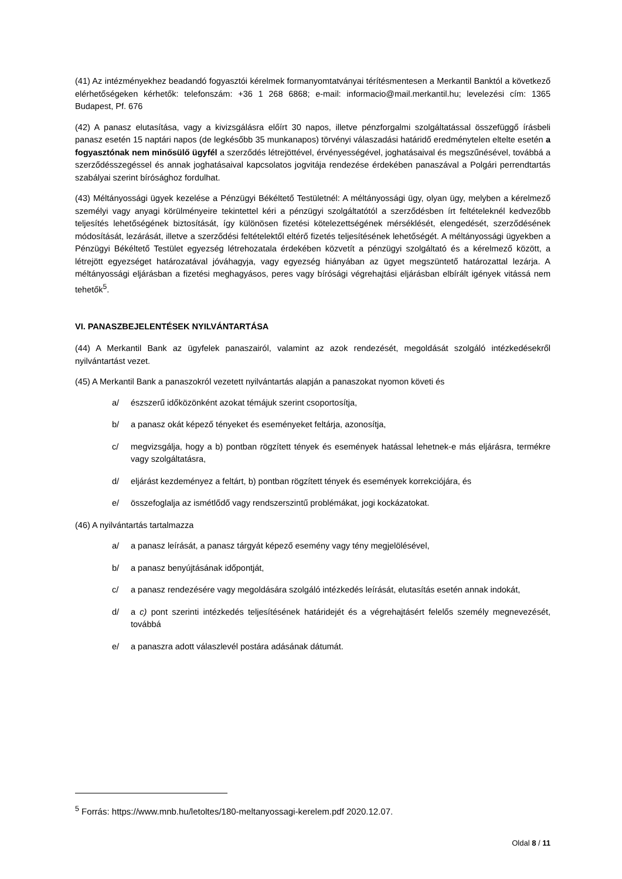(41) Az intézményekhez beadandó fogyasztói kérelmek formanyomtatványai térítésmentesen a Merkantil Banktól a következő elérhetőségeken kérhetők: telefonszám: +36 1 268 6868; e-mail: informacio@mail.merkantil.hu; levelezési cím: 1365 Budapest, Pf. 676
(42) A panasz elutasítása, vagy a kivizsgálásra előírt 30 napos, illetve pénzforgalmi szolgáltatással összefüggő írásbeli panasz esetén 15 naptári napos (de legkésőbb 35 munkanapos) törvényi válaszadási határidő eredménytelen eltelte esetén a fogyasztónak nem minősülő ügyfél a szerződés létrejöttével, érvényességével, joghatásaival és megszűnésével, továbbá a szerződésszegéssel és annak joghatásaival kapcsolatos jogvitája rendezése érdekében panaszával a Polgári perrendtartás szabályai szerint bírósághoz fordulhat.
(43) Méltányossági ügyek kezelése a Pénzügyi Békéltető Testületnél: A méltányossági ügy, olyan ügy, melyben a kérelmező személyi vagy anyagi körülményeire tekintettel kéri a pénzügyi szolgáltatótól a szerződésben írt feltételeknél kedvezőbb teljesítés lehetőségének biztosítását, így különösen fizetési kötelezettségének mérséklését, elengedését, szerződésének módosítását, lezárását, illetve a szerződési feltételektől eltérő fizetés teljesítésének lehetőségét. A méltányossági ügyekben a Pénzügyi Békéltető Testület egyezség létrehozatala érdekében közvetít a pénzügyi szolgáltató és a kérelmező között, a létrejött egyezséget határozatával jóváhagyja, vagy egyezség hiányában az ügyet megszüntető határozattal lezárja. A méltányossági eljárásban a fizetési meghagyásos, peres vagy bírósági végrehajtási eljárásban elbírált igények vitássá nem tehetők<sup>5</sup>.
VI. PANASZBEJELENTÉSEK NYILVÁNTARTÁSA
(44) A Merkantil Bank az ügyfelek panaszairól, valamint az azok rendezését, megoldását szolgáló intézkedésekről nyilvántartást vezet.
(45) A Merkantil Bank a panaszokról vezetett nyilvántartás alapján a panaszokat nyomon követi és
a/ észszerű időközönként azokat témájuk szerint csoportosítja,
b/ a panasz okát képező tényeket és eseményeket feltárja, azonosítja,
c/ megvizsgálja, hogy a b) pontban rögzített tények és események hatással lehetnek-e más eljárásra, termékre vagy szolgáltatásra,
d/ eljárást kezdeményez a feltárt, b) pontban rögzített tények és események korrekciójára, és
e/ összefoglalja az ismétlődő vagy rendszerszintű problémákat, jogi kockázatokat.
(46) A nyilvántartás tartalmazza
a/ a panasz leírását, a panasz tárgyát képező esemény vagy tény megjelölésével,
b/ a panasz benyújtásának időpontját,
c/ a panasz rendezésére vagy megoldására szolgáló intézkedés leírását, elutasítás esetén annak indokát,
d/ a c) pont szerinti intézkedés teljesítésének határidejét és a végrehajtásért felelős személy megnevezését, továbbá
e/ a panaszra adott válaszlevél postára adásának dátumát.
<sup>5</sup> Forrás: https://www.mnb.hu/letoltes/180-meltanyossagi-kerelem.pdf 2020.12.07.
Oldal 8 / 11